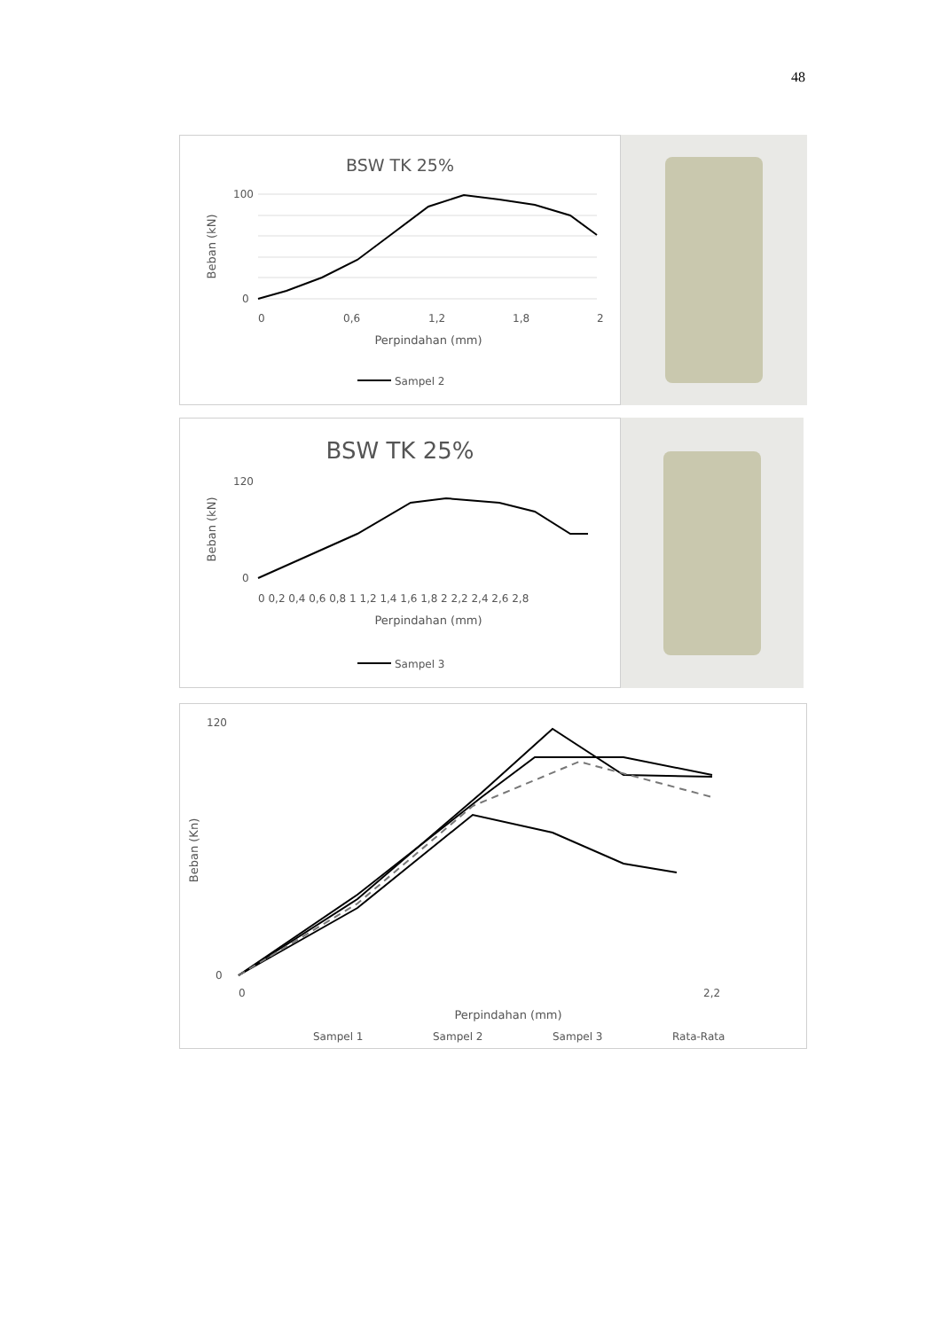48
BSW TK 25%
0
0,6
1,2
1,8
2
100
0
Perpindahan (mm)
Beban (kN)
Sampel 2
BSW TK 25%
120
0
0 0,2 0,4 0,6 0,8 1 1,2 1,4 1,6 1,8 2 2,2 2,4 2,6 2,8
Perpindahan (mm)
Beban (kN)
Sampel 3
120
0
0
2,2
Perpindahan (mm)
Beban (Kn)
Sampel 1
Sampel 2
Sampel 3
Rata-Rata